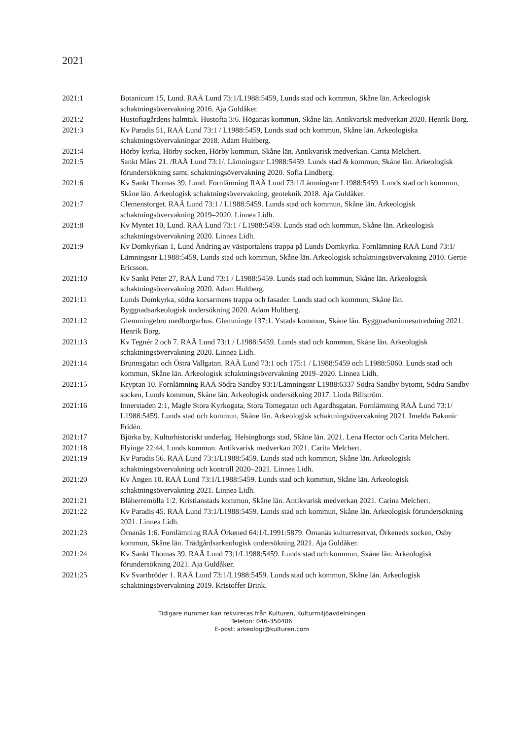2021
| 2021:1 | Botanicum 15, Lund. RAÄ Lund 73:1/L1988:5459, Lunds stad och kommun, Skåne län. Arkeologisk schaktningsövervakning 2016. Aja Guldåker. |
| 2021:2 | Hustoftagårdens halmtak. Hustofta 3:6. Höganäs kommun, Skåne län. Antikvarisk medverkan 2020. Henrik Borg. |
| 2021:3 | Kv Paradis 51, RAÄ Lund 73:1 / L1988:5459, Lunds stad och kommun, Skåne län. Arkeologiska schaktningsövervakningar 2018. Adam Hultberg. |
| 2021:4 | Hörby kyrka, Hörby socken, Hörby kommun, Skåne län. Antikvarisk medverkan. Carita Melchert. |
| 2021:5 | Sankt Måns 21. /RAÄ Lund 73:1/. Lämningsnr L1988:5459. Lunds stad & kommun, Skåne län. Arkeologisk förundersökning samt. schaktningsövervakning 2020. Sofia Lindberg. |
| 2021:6 | Kv Sankt Thomas 39, Lund. Fornlämning RAÄ Lund 73:1/Lämningsnr L1988:5459. Lunds stad och kommun, Skåne län. Arkeologisk schaktningsövervakning, geoteknik 2018. Aja Guldåker. |
| 2021:7 | Clemenstorget. RAÄ Lund 73:1 / L1988:5459. Lunds stad och kommun, Skåne län. Arkeologisk schaktningsövervakning 2019–2020. Linnea Lidh. |
| 2021:8 | Kv Myntet 10, Lund. RAÄ Lund 73:1 / L1988:5459. Lunds stad och kommun, Skåne län. Arkeologisk schaktningsövervakning 2020. Linnea Lidh. |
| 2021:9 | Kv Domkyrkan 1, Lund Ändring av västportalens trappa på Lunds Domkyrka. Fornlämning RAÄ Lund 73:1/ Lämningsnr L1988:5459, Lunds stad och kommun, Skåne län. Arkeologisk schaktningsövervakning 2010. Gertie Ericsson. |
| 2021:10 | Kv Sankt Peter 27, RAÄ Lund 73:1 / L1988:5459. Lunds stad och kommun, Skåne län. Arkeologisk schaktningsövervakning 2020. Adam Hultberg. |
| 2021:11 | Lunds Domkyrka, södra korsarmens trappa och fasader. Lunds stad och kommun, Skåne län. Byggnadsarkeologisk undersökning 2020. Adam Hultberg. |
| 2021:12 | Glemmingebro medborgarhus. Glemminge 137:1. Ystads kommun, Skåne län. Byggnadsminnesutredning 2021. Henrik Borg. |
| 2021:13 | Kv Tegnér 2 och 7. RAÄ Lund 73:1 / L1988:5459. Lunds stad och kommun, Skåne län. Arkeologisk schaktningsövervakning 2020. Linnea Lidh. |
| 2021:14 | Brunnsgatan och Östra Vallgatan. RAÄ Lund 73:1 och 175:1 / L1988:5459 och L1988:5060. Lunds stad och kommun, Skåne län. Arkeologisk schaktningsövervakning 2019–2020. Linnea Lidh. |
| 2021:15 | Kryptan 10. Fornlämning RAÄ Södra Sandby 93:1/Lämningsnr L1988:6337 Södra Sandby bytomt, Södra Sandby socken, Lunds kommun, Skåne län. Arkeologisk undersökning 2017. Linda Billström. |
| 2021:16 | Innerstaden 2:1, Magle Stora Kyrkogata, Stora Tomegatan och Agardhsgatan. Fornlämning RAÄ Lund 73:1/ L1988:5459. Lunds stad och kommun, Skåne län. Arkeologisk schaktningsövervakning 2021. Imelda Bakunic Fridén. |
| 2021:17 | Björka by, Kulturhistoriskt underlag. Helsingborgs stad, Skåne län. 2021. Lena Hector och Carita Melchert. |
| 2021:18 | Flyinge 22:44, Lunds kommun. Antikvarisk medverkan 2021. Carita Melchert. |
| 2021:19 | Kv Paradis 56. RAÄ Lund 73:1/L1988:5459. Lunds stad och kommun, Skåne län. Arkeologisk schaktningsövervakning och kontroll 2020–2021. Linnea Lidh. |
| 2021:20 | Kv Ängen 10. RAÄ Lund 73:1/L1988:5459. Lunds stad och kommun, Skåne län. Arkeologisk schaktningsövervakning 2021. Linnea Lidh. |
| 2021:21 | Blåherremölla 1:2. Kristianstads kommun, Skåne län. Antikvarisk medverkan 2021. Carina Melchert. |
| 2021:22 | Kv Paradis 45. RAÄ Lund 73:1/L1988:5459. Lunds stad och kommun, Skåne län. Arkeologisk förundersökning 2021. Linnea Lidh. |
| 2021:23 | Örnanäs 1:6. Fornlämning RAÄ Örkened 64:1/L1991:5879. Örnanäs kulturreservat, Örkeneds socken, Osby kommun, Skåne län. Trädgårdsarkeologisk undersökning 2021. Aja Guldåker. |
| 2021:24 | Kv Sankt Thomas 39. RAÄ Lund 73:1/L1988:5459. Lunds stad och kommun, Skåne län. Arkeologisk förundersökning 2021. Aja Guldåker. |
| 2021:25 | Kv Svartbröder 1. RAÄ Lund 73:1/L1988:5459. Lunds stad och kommun, Skåne län. Arkeologisk schaktningsövervakning 2019. Kristoffer Brink. |
Tidigare nummer kan rekvireras från Kulturen, Kulturmiljöavdelningen
Telefon: 046-350406
E-post: arkeologi@kulturen.com